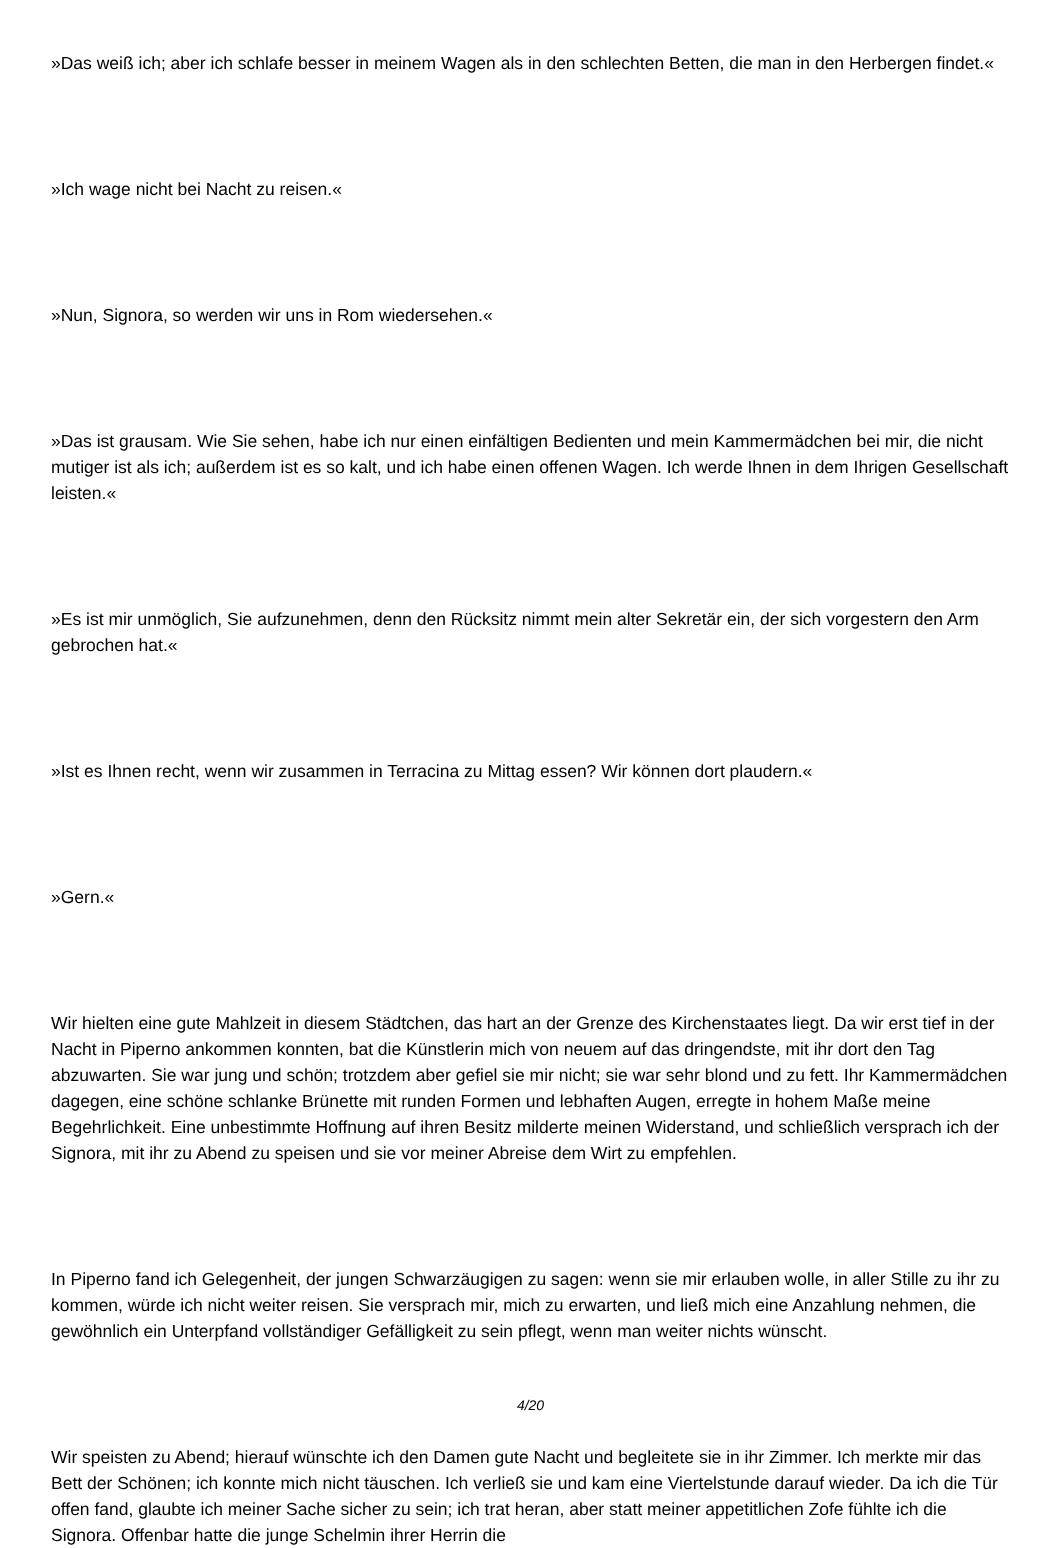»Das weiß ich; aber ich schlafe besser in meinem Wagen als in den schlechten Betten, die man in den Herbergen findet.«
»Ich wage nicht bei Nacht zu reisen.«
»Nun, Signora, so werden wir uns in Rom wiedersehen.«
»Das ist grausam. Wie Sie sehen, habe ich nur einen einfältigen Bedienten und mein Kammermädchen bei mir, die nicht mutiger ist als ich; außerdem ist es so kalt, und ich habe einen offenen Wagen. Ich werde Ihnen in dem Ihrigen Gesellschaft leisten.«
»Es ist mir unmöglich, Sie aufzunehmen, denn den Rücksitz nimmt mein alter Sekretär ein, der sich vorgestern den Arm gebrochen hat.«
»Ist es Ihnen recht, wenn wir zusammen in Terracina zu Mittag essen? Wir können dort plaudern.«
»Gern.«
Wir hielten eine gute Mahlzeit in diesem Städtchen, das hart an der Grenze des Kirchenstaates liegt. Da wir erst tief in der Nacht in Piperno ankommen konnten, bat die Künstlerin mich von neuem auf das dringendste, mit ihr dort den Tag abzuwarten. Sie war jung und schön; trotzdem aber gefiel sie mir nicht; sie war sehr blond und zu fett. Ihr Kammermädchen dagegen, eine schöne schlanke Brünette mit runden Formen und lebhaften Augen, erregte in hohem Maße meine Begehrlichkeit. Eine unbestimmte Hoffnung auf ihren Besitz milderte meinen Widerstand, und schließlich versprach ich der Signora, mit ihr zu Abend zu speisen und sie vor meiner Abreise dem Wirt zu empfehlen.
In Piperno fand ich Gelegenheit, der jungen Schwarzäugigen zu sagen: wenn sie mir erlauben wolle, in aller Stille zu ihr zu kommen, würde ich nicht weiter reisen. Sie versprach mir, mich zu erwarten, und ließ mich eine Anzahlung nehmen, die gewöhnlich ein Unterpfand vollständiger Gefälligkeit zu sein pflegt, wenn man weiter nichts wünscht.
Wir speisten zu Abend; hierauf wünschte ich den Damen gute Nacht und begleitete sie in ihr Zimmer. Ich merkte mir das Bett der Schönen; ich konnte mich nicht täuschen. Ich verließ sie und kam eine Viertelstunde darauf wieder. Da ich die Tür offen fand, glaubte ich meiner Sache sicher zu sein; ich trat heran, aber statt meiner appetitlichen Zofe fühlte ich die Signora. Offenbar hatte die junge Schelmin ihrer Herrin die
4/20